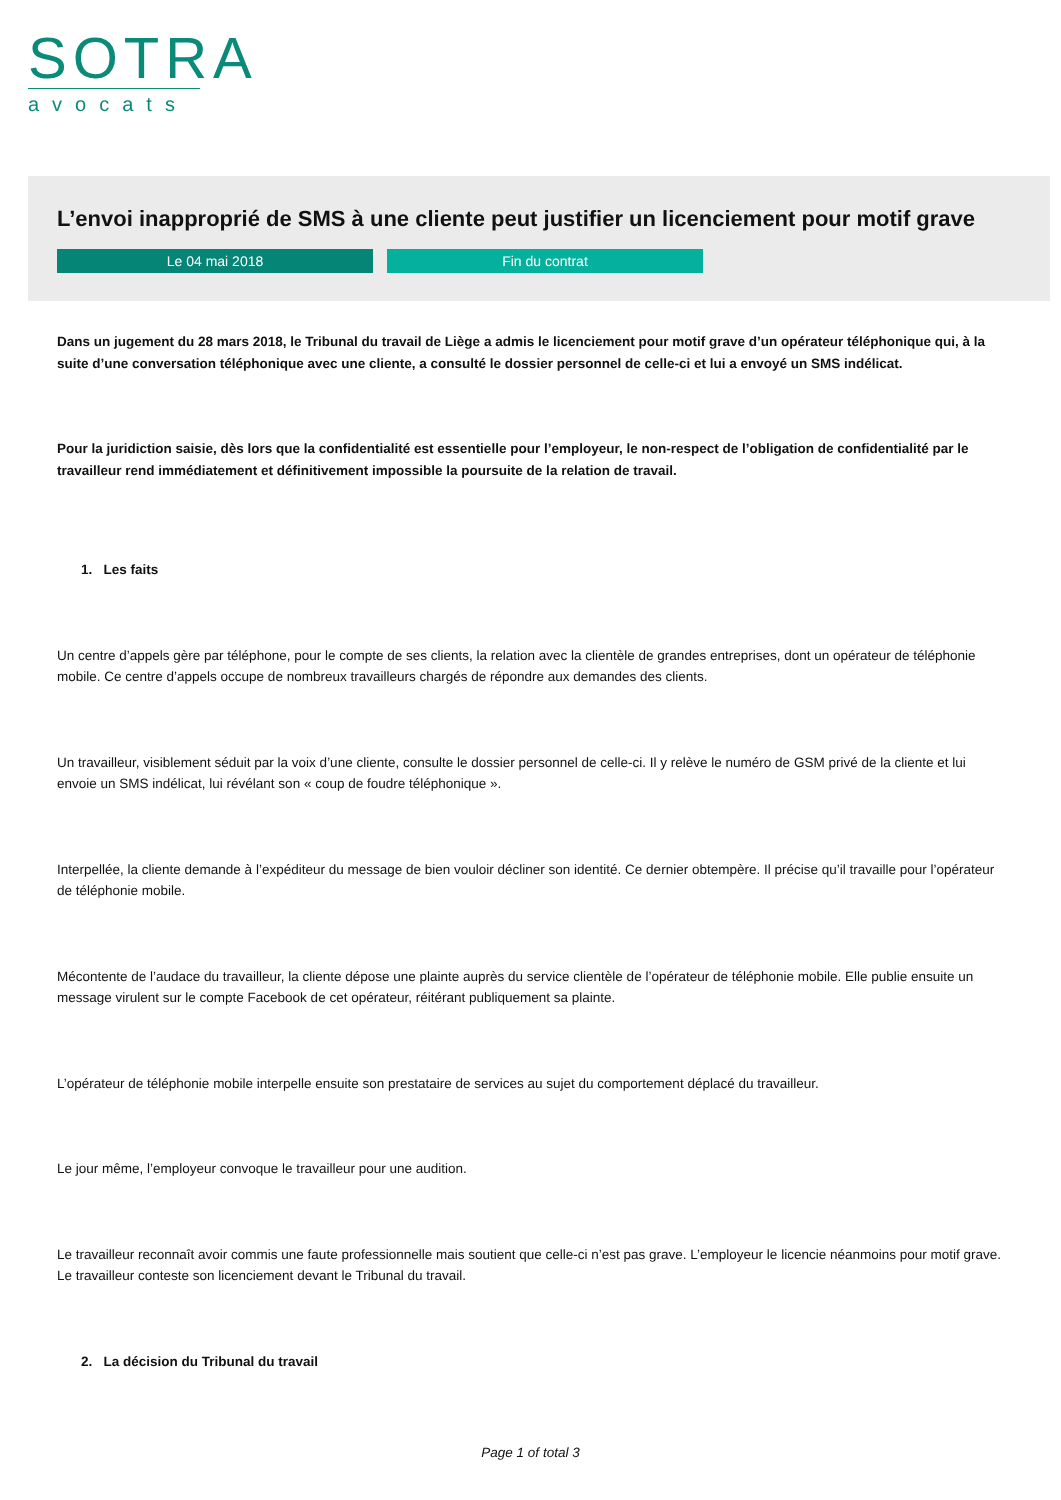SOTRA
avocats
L’envoi inapproprié de SMS à une cliente peut justifier un licenciement pour motif grave
Le 04 mai 2018 Fin du contrat
Dans un jugement du 28 mars 2018, le Tribunal du travail de Liège a admis le licenciement pour motif grave d’un opérateur téléphonique qui, à la suite d’une conversation téléphonique avec une cliente, a consulté le dossier personnel de celle-ci et lui a envoyé un SMS indélicat.
Pour la juridiction saisie, dès lors que la confidentialité est essentielle pour l’employeur, le non-respect de l’obligation de confidentialité par le travailleur rend immédiatement et définitivement impossible la poursuite de la relation de travail.
1. Les faits
Un centre d’appels gère par téléphone, pour le compte de ses clients, la relation avec la clientèle de grandes entreprises, dont un opérateur de téléphonie mobile. Ce centre d’appels occupe de nombreux travailleurs chargés de répondre aux demandes des clients.
Un travailleur, visiblement séduit par la voix d’une cliente, consulte le dossier personnel de celle-ci. Il y relève le numéro de GSM privé de la cliente et lui envoie un SMS indélicat, lui révélant son « coup de foudre téléphonique ».
Interpellée, la cliente demande à l’expéditeur du message de bien vouloir décliner son identité. Ce dernier obtempère. Il précise qu’il travaille pour l’opérateur de téléphonie mobile.
Mécontente de l’audace du travailleur, la cliente dépose une plainte auprès du service clientèle de l’opérateur de téléphonie mobile. Elle publie ensuite un message virulent sur le compte Facebook de cet opérateur, réitérant publiquement sa plainte.
L’opérateur de téléphonie mobile interpelle ensuite son prestataire de services au sujet du comportement déplacé du travailleur.
Le jour même, l’employeur convoque le travailleur pour une audition.
Le travailleur reconnaît avoir commis une faute professionnelle mais soutient que celle-ci n’est pas grave. L’employeur le licencie néanmoins pour motif grave. Le travailleur conteste son licenciement devant le Tribunal du travail.
2. La décision du Tribunal du travail
Page 1 of total 3